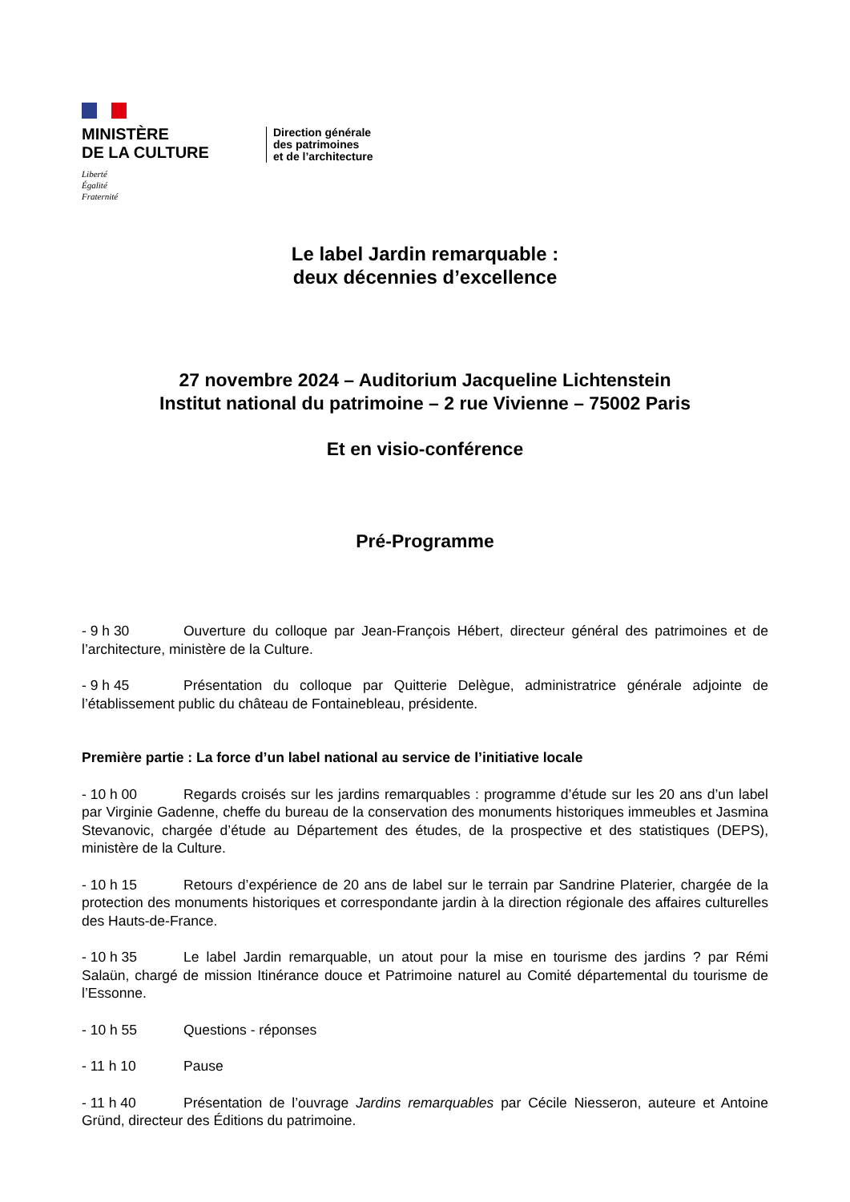MINISTÈRE
DE LA CULTURE
Liberté
Égalité
Fraternité
Direction générale
des patrimoines
et de l’architecture
Le label Jardin remarquable :
deux décennies d’excellence
27 novembre 2024 – Auditorium Jacqueline Lichtenstein
Institut national du patrimoine – 2 rue Vivienne – 75002 Paris
Et en visio-conférence
Pré-Programme
- 9 h 30 Ouverture du colloque par Jean-François Hébert, directeur général des patrimoines et de l’architecture, ministère de la Culture.
- 9 h 45 Présentation du colloque par Quitterie Delègue, administratrice générale adjointe de l’établissement public du château de Fontainebleau, présidente.
Première partie : La force d’un label national au service de l’initiative locale
- 10 h 00 Regards croisés sur les jardins remarquables : programme d’étude sur les 20 ans d’un label par Virginie Gadenne, cheffe du bureau de la conservation des monuments historiques immeubles et Jasmina Stevanovic, chargée d’étude au Département des études, de la prospective et des statistiques (DEPS), ministère de la Culture.
- 10 h 15 Retours d’expérience de 20 ans de label sur le terrain par Sandrine Platerier, chargée de la protection des monuments historiques et correspondante jardin à la direction régionale des affaires culturelles des Hauts-de-France.
- 10 h 35 Le label Jardin remarquable, un atout pour la mise en tourisme des jardins ? par Rémi Salaün, chargé de mission Itinérance douce et Patrimoine naturel au Comité départemental du tourisme de l’Essonne.
- 10 h 55 Questions - réponses
- 11 h 10 Pause
- 11 h 40 Présentation de l’ouvrage Jardins remarquables par Cécile Niesseron, auteure et Antoine Gründ, directeur des Éditions du patrimoine.